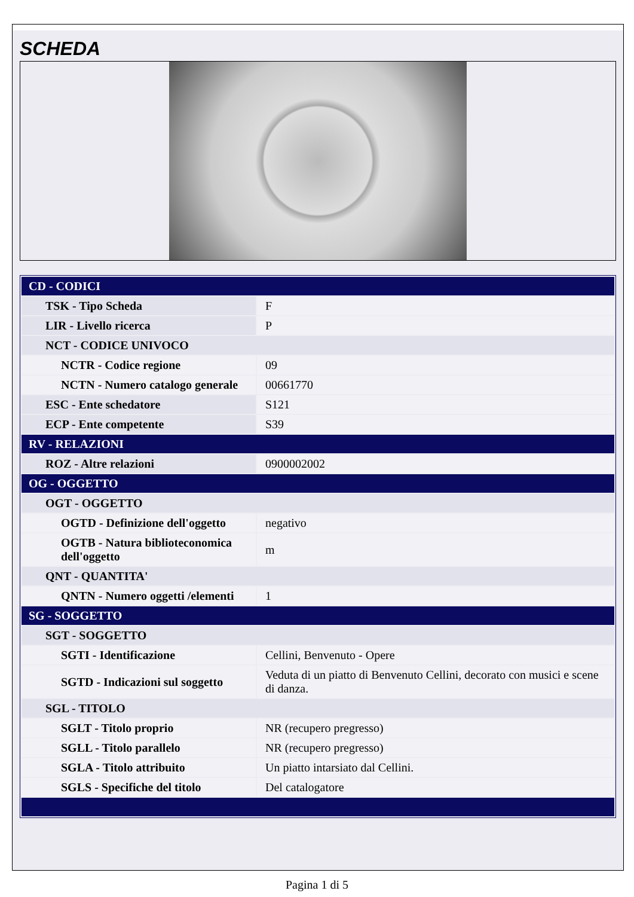SCHEDA
| CD - CODICI | |
| TSK - Tipo Scheda | F |
| LIR - Livello ricerca | P |
| NCT - CODICE UNIVOCO | |
| NCTR - Codice regione | 09 |
| NCTN - Numero catalogo generale | 00661770 |
| ESC - Ente schedatore | S121 |
| ECP - Ente competente | S39 |
| RV - RELAZIONI | |
| ROZ - Altre relazioni | 0900002002 |
| OG - OGGETTO | |
| OGT - OGGETTO | |
| OGTD - Definizione dell'oggetto | negativo |
| OGTB - Natura biblioteconomica dell'oggetto | m |
| QNT - QUANTITA' | |
| QNTN - Numero oggetti /elementi | 1 |
| SG - SOGGETTO | |
| SGT - SOGGETTO | |
| SGTI - Identificazione | Cellini, Benvenuto - Opere |
| SGTD - Indicazioni sul soggetto | Veduta di un piatto di Benvenuto Cellini, decorato con musici e scene di danza. |
| SGL - TITOLO | |
| SGLT - Titolo proprio | NR (recupero pregresso) |
| SGLL - Titolo parallelo | NR (recupero pregresso) |
| SGLA - Titolo attribuito | Un piatto intarsiato dal Cellini. |
| SGLS - Specifiche del titolo | Del catalogatore |
Pagina 1 di 5